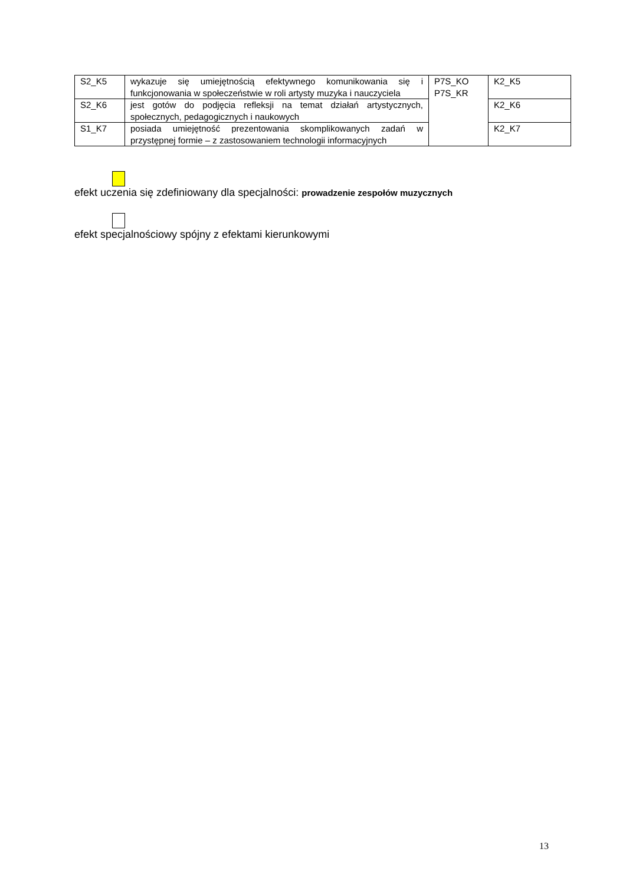| S2_K5 | wykazuje się umiejętnością efektywnego komunikowania się i funkcjonowania w społeczeństwie w roli artysty muzyka i nauczyciela | P7S_KO P7S_KR | K2_K5 |
| S2_K6 | jest gotów do podjęcia refleksji na temat działań artystycznych, społecznych, pedagogicznych i naukowych | | K2_K6 |
| S1_K7 | posiada umiejętność prezentowania skomplikowanych zadań w przystępnej formie – z zastosowaniem technologii informacyjnych | | K2_K7 |
efekt uczenia się zdefiniowany dla specjalności: prowadzenie zespołów muzycznych
efekt specjalnościowy spójny z efektami kierunkowymi
13